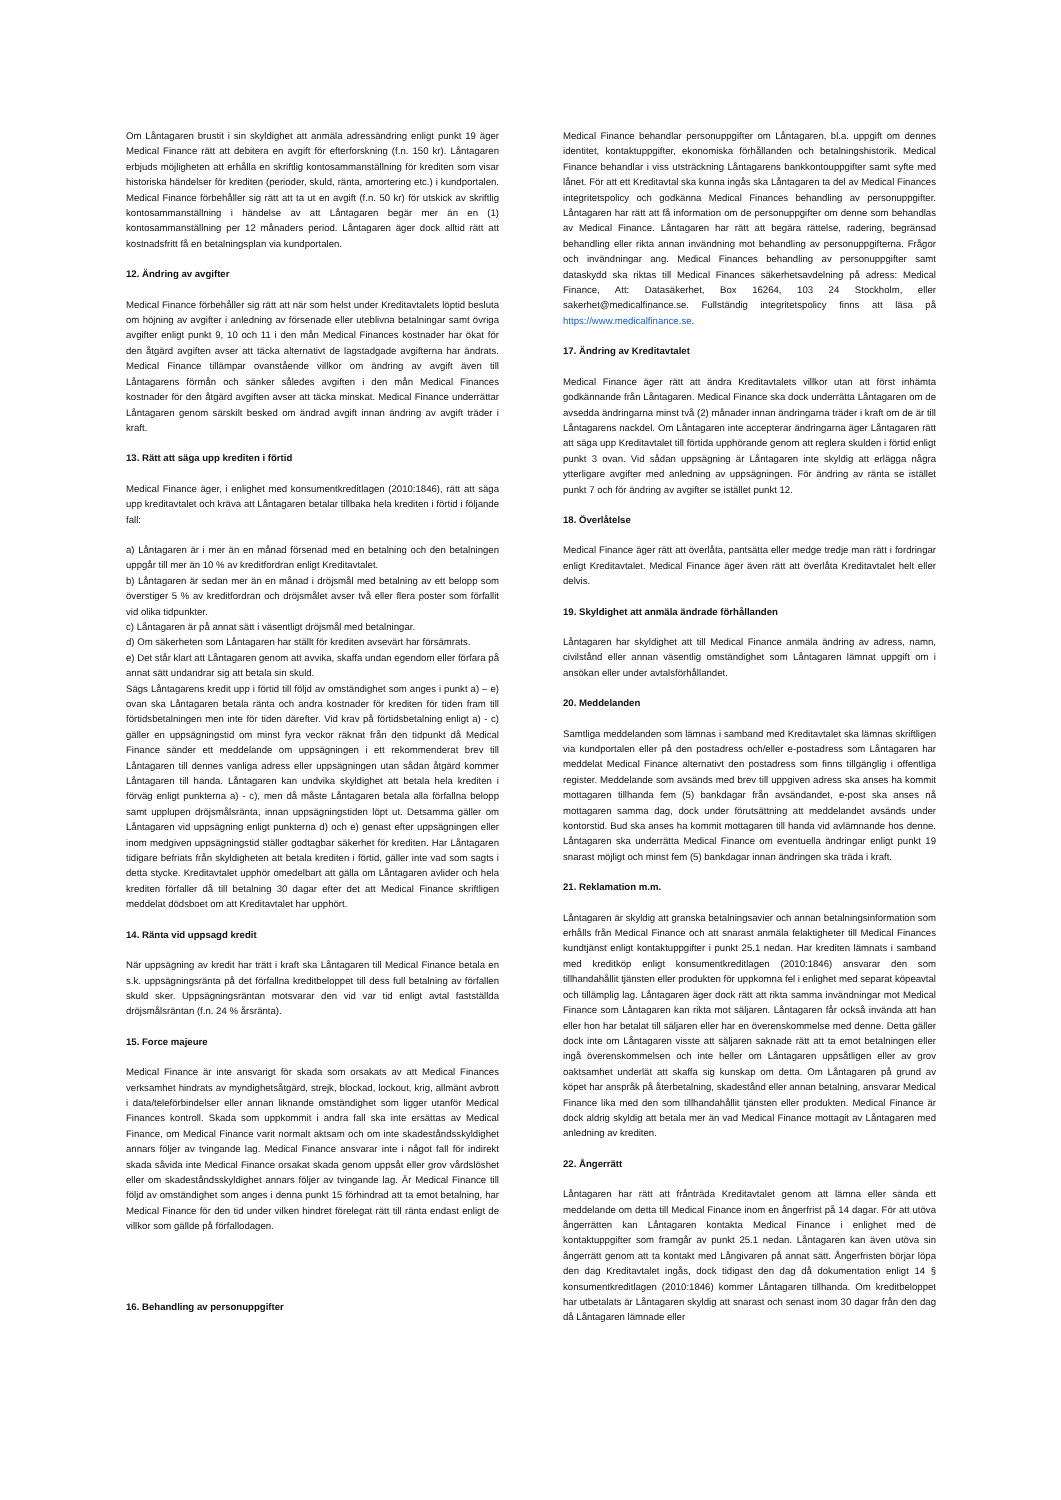Om Låntagaren brustit i sin skyldighet att anmäla adressändring enligt punkt 19 äger Medical Finance rätt att debitera en avgift för efterforskning (f.n. 150 kr). Låntagaren erbjuds möjligheten att erhålla en skriftlig kontosammanställning för krediten som visar historiska händelser för krediten (perioder, skuld, ränta, amortering etc.) i kundportalen. Medical Finance förbehåller sig rätt att ta ut en avgift (f.n. 50 kr) för utskick av skriftlig kontosammanställning i händelse av att Låntagaren begär mer än en (1) kontosammanställning per 12 månaders period. Låntagaren äger dock alltid rätt att kostnadsfritt få en betalningsplan via kundportalen.
12. Ändring av avgifter
Medical Finance förbehåller sig rätt att när som helst under Kreditavtalets löptid besluta om höjning av avgifter i anledning av försenade eller uteblivna betalningar samt övriga avgifter enligt punkt 9, 10 och 11 i den mån Medical Finances kostnader har ökat för den åtgärd avgiften avser att täcka alternativt de lagstadgade avgifterna har ändrats. Medical Finance tillämpar ovanstående villkor om ändring av avgift även till Låntagarens förmån och sänker således avgiften i den mån Medical Finances kostnader för den åtgärd avgiften avser att täcka minskat. Medical Finance underrättar Låntagaren genom särskilt besked om ändrad avgift innan ändring av avgift träder i kraft.
13. Rätt att säga upp krediten i förtid
Medical Finance äger, i enlighet med konsumentkreditlagen (2010:1846), rätt att säga upp kreditavtalet och kräva att Låntagaren betalar tillbaka hela krediten i förtid i följande fall:
a) Låntagaren är i mer än en månad försenad med en betalning och den betalningen uppgår till mer än 10 % av kreditfordran enligt Kreditavtalet.
b) Låntagaren är sedan mer än en månad i dröjsmål med betalning av ett belopp som överstiger 5 % av kreditfordran och dröjsmålet avser två eller flera poster som förfallit vid olika tidpunkter.
c) Låntagaren är på annat sätt i väsentligt dröjsmål med betalningar.
d) Om säkerheten som Låntagaren har ställt för krediten avsevärt har försämrats.
e) Det står klart att Låntagaren genom att avvika, skaffa undan egendom eller förfara på annat sätt undandrar sig att betala sin skuld.
Sägs Låntagarens kredit upp i förtid till följd av omständighet som anges i punkt a) – e) ovan ska Låntagaren betala ränta och andra kostnader för krediten för tiden fram till förtidsbetalningen men inte för tiden därefter. Vid krav på förtidsbetalning enligt a) - c) gäller en uppsägningstid om minst fyra veckor räknat från den tidpunkt då Medical Finance sänder ett meddelande om uppsägningen i ett rekommenderat brev till Låntagaren till dennes vanliga adress eller uppsägningen utan sådan åtgärd kommer Låntagaren till handa. Låntagaren kan undvika skyldighet att betala hela krediten i förväg enligt punkterna a) - c), men då måste Låntagaren betala alla förfallna belopp samt upplupen dröjsmålsränta, innan uppsägningstiden löpt ut. Detsamma gäller om Låntagaren vid uppsägning enligt punkterna d) och e) genast efter uppsägningen eller inom medgiven uppsägningstid ställer godtagbar säkerhet för krediten. Har Låntagaren tidigare befriats från skyldigheten att betala krediten i förtid, gäller inte vad som sagts i detta stycke. Kreditavtalet upphör omedelbart att gälla om Låntagaren avlider och hela krediten förfaller då till betalning 30 dagar efter det att Medical Finance skriftligen meddelat dödsboet om att Kreditavtalet har upphört.
14. Ränta vid uppsagd kredit
När uppsägning av kredit har trätt i kraft ska Låntagaren till Medical Finance betala en s.k. uppsägningsränta på det förfallna kreditbeloppet till dess full betalning av förfallen skuld sker. Uppsägningsräntan motsvarar den vid var tid enligt avtal fastställda dröjsmålsräntan (f.n. 24 % årsränta).
15. Force majeure
Medical Finance är inte ansvarigt för skada som orsakats av att Medical Finances verksamhet hindrats av myndighetsåtgärd, strejk, blockad, lockout, krig, allmänt avbrott i data/teleförbindelser eller annan liknande omständighet som ligger utanför Medical Finances kontroll. Skada som uppkommit i andra fall ska inte ersättas av Medical Finance, om Medical Finance varit normalt aktsam och om inte skadeståndsskyldighet annars följer av tvingande lag. Medical Finance ansvarar inte i något fall för indirekt skada såvida inte Medical Finance orsakat skada genom uppsåt eller grov vårdslöshet eller om skadeståndsskyldighet annars följer av tvingande lag. Är Medical Finance till följd av omständighet som anges i denna punkt 15 förhindrad att ta emot betalning, har Medical Finance för den tid under vilken hindret förelegat rätt till ränta endast enligt de villkor som gällde på förfallodagen.
16. Behandling av personuppgifter
Medical Finance behandlar personuppgifter om Låntagaren, bl.a. uppgift om dennes identitet, kontaktuppgifter, ekonomiska förhållanden och betalningshistorik. Medical Finance behandlar i viss utsträckning Låntagarens bankkontouppgifter samt syfte med lånet. För att ett Kreditavtal ska kunna ingås ska Låntagaren ta del av Medical Finances integritetspolicy och godkänna Medical Finances behandling av personuppgifter. Låntagaren har rätt att få information om de personuppgifter om denne som behandlas av Medical Finance. Låntagaren har rätt att begära rättelse, radering, begränsad behandling eller rikta annan invändning mot behandling av personuppgifterna. Frågor och invändningar ang. Medical Finances behandling av personuppgifter samt dataskydd ska riktas till Medical Finances säkerhetsavdelning på adress: Medical Finance, Att: Datasäkerhet, Box 16264, 103 24 Stockholm, eller sakerhet@medicalfinance.se. Fullständig integritetspolicy finns att läsa på https://www.medicalfinance.se.
17. Ändring av Kreditavtalet
Medical Finance äger rätt att ändra Kreditavtalets villkor utan att först inhämta godkännande från Låntagaren. Medical Finance ska dock underrätta Låntagaren om de avsedda ändringarna minst två (2) månader innan ändringarna träder i kraft om de är till Låntagarens nackdel. Om Låntagaren inte accepterar ändringarna äger Låntagaren rätt att säga upp Kreditavtalet till förtida upphörande genom att reglera skulden i förtid enligt punkt 3 ovan. Vid sådan uppsägning är Låntagaren inte skyldig att erlägga några ytterligare avgifter med anledning av uppsägningen. För ändring av ränta se istället punkt 7 och för ändring av avgifter se istället punkt 12.
18. Överlåtelse
Medical Finance äger rätt att överlåta, pantsätta eller medge tredje man rätt i fordringar enligt Kreditavtalet. Medical Finance äger även rätt att överlåta Kreditavtalet helt eller delvis.
19. Skyldighet att anmäla ändrade förhållanden
Låntagaren har skyldighet att till Medical Finance anmäla ändring av adress, namn, civilstånd eller annan väsentlig omständighet som Låntagaren lämnat uppgift om i ansökan eller under avtalsförhållandet.
20. Meddelanden
Samtliga meddelanden som lämnas i samband med Kreditavtalet ska lämnas skriftligen via kundportalen eller på den postadress och/eller e-postadress som Låntagaren har meddelat Medical Finance alternativt den postadress som finns tillgänglig i offentliga register. Meddelande som avsänds med brev till uppgiven adress ska anses ha kommit mottagaren tillhanda fem (5) bankdagar från avsändandet, e-post ska anses nå mottagaren samma dag, dock under förutsättning att meddelandet avsänds under kontorstid. Bud ska anses ha kommit mottagaren till handa vid avlämnande hos denne. Låntagaren ska underrätta Medical Finance om eventuella ändringar enligt punkt 19 snarast möjligt och minst fem (5) bankdagar innan ändringen ska träda i kraft.
21. Reklamation m.m.
Låntagaren är skyldig att granska betalningsavier och annan betalningsinformation som erhålls från Medical Finance och att snarast anmäla felaktigheter till Medical Finances kundtjänst enligt kontaktuppgifter i punkt 25.1 nedan. Har krediten lämnats i samband med kreditköp enligt konsumentkreditlagen (2010:1846) ansvarar den som tillhandahållit tjänsten eller produkten för uppkomna fel i enlighet med separat köpeavtal och tillämplig lag. Låntagaren äger dock rätt att rikta samma invändningar mot Medical Finance som Låntagaren kan rikta mot säljaren. Låntagaren får också invända att han eller hon har betalat till säljaren eller har en överenskommelse med denne. Detta gäller dock inte om Låntagaren visste att säljaren saknade rätt att ta emot betalningen eller ingå överenskommelsen och inte heller om Låntagaren uppsåtligen eller av grov oaktsamhet underlät att skaffa sig kunskap om detta. Om Låntagaren på grund av köpet har anspråk på återbetalning, skadestånd eller annan betalning, ansvarar Medical Finance lika med den som tillhandahållit tjänsten eller produkten. Medical Finance är dock aldrig skyldig att betala mer än vad Medical Finance mottagit av Låntagaren med anledning av krediten.
22. Ångerrätt
Låntagaren har rätt att frånträda Kreditavtalet genom att lämna eller sända ett meddelande om detta till Medical Finance inom en ångerfrist på 14 dagar. För att utöva ångerrätten kan Låntagaren kontakta Medical Finance i enlighet med de kontaktuppgifter som framgår av punkt 25.1 nedan. Låntagaren kan även utöva sin ångerrätt genom att ta kontakt med Långivaren på annat sätt. Ångerfristen börjar löpa den dag Kreditavtalet ingås, dock tidigast den dag då dokumentation enligt 14 § konsumentkreditlagen (2010:1846) kommer Låntagaren tillhanda. Om kreditbeloppet har utbetalats är Låntagaren skyldig att snarast och senast inom 30 dagar från den dag då Låntagaren lämnade eller